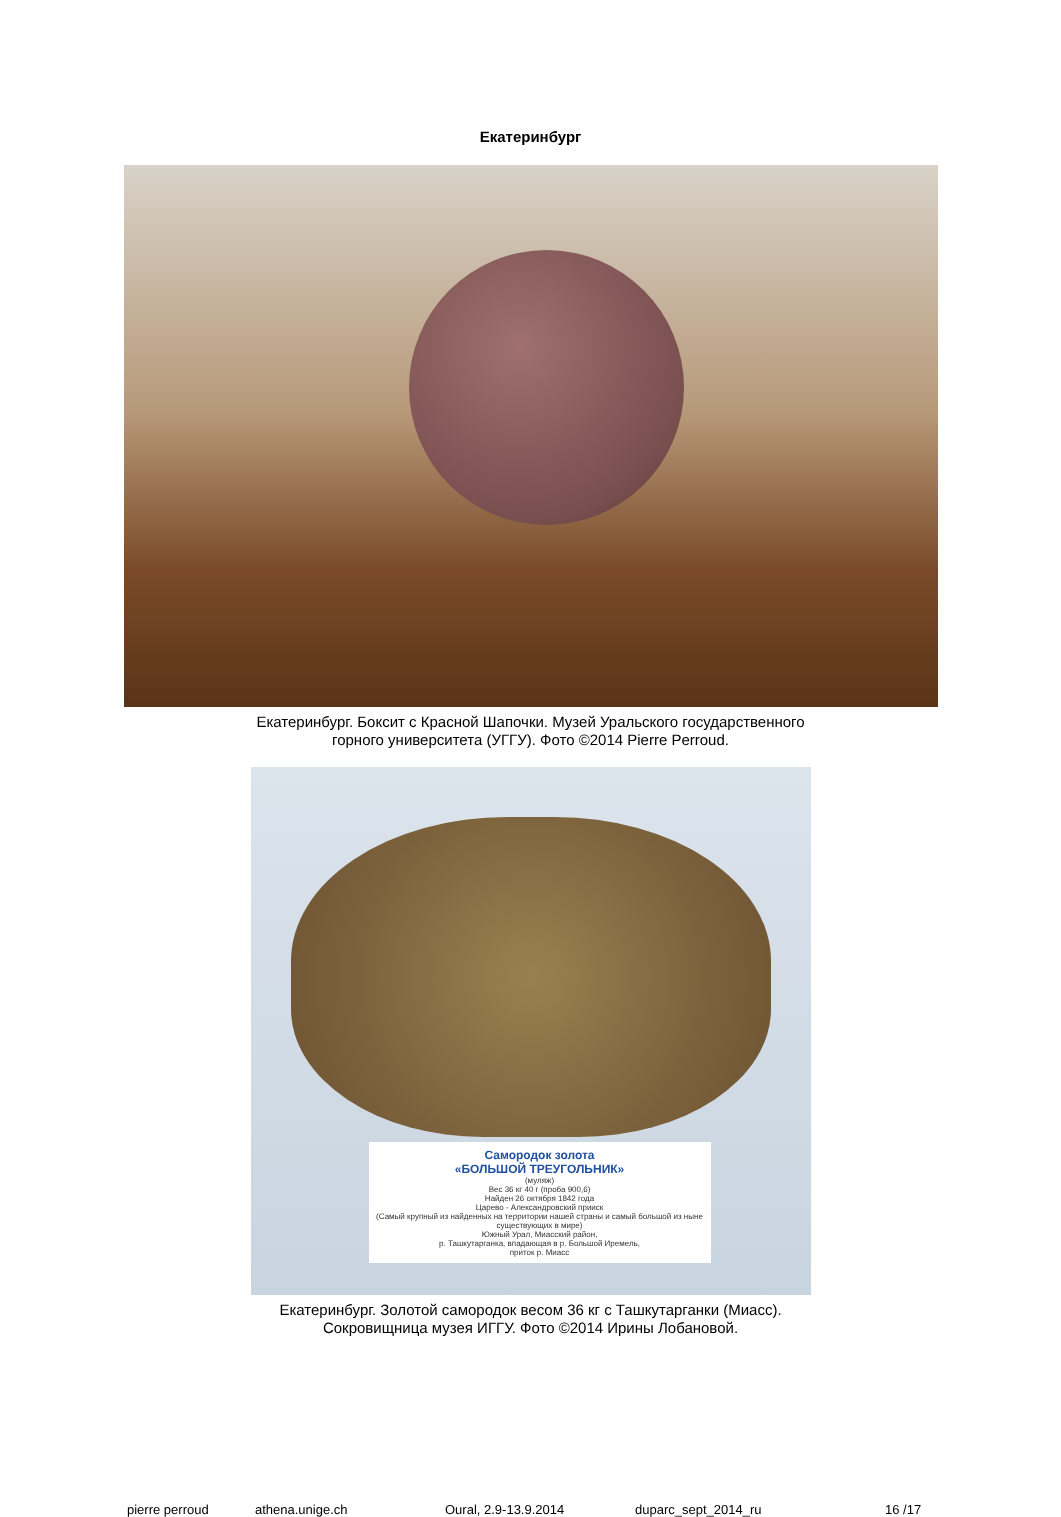Екатеринбург
Екатеринбург. Боксит с Красной Шапочки. Музей Уральского государственного
горного университета (УГГУ). Фото ©2014 Pierre Perroud.
Самородок золота
«БОЛЬШОЙ ТРЕУГОЛЬНИК»
(муляж)
Вес 36 кг 40 г (проба 900,6)
Найден 26 октября 1842 года
Царево - Александровский прииск
(Самый крупный из найденных на территории нашей страны и самый большой из ныне существующих в мире)
Южный Урал, Миасский район,
р. Ташкутарганка, впадающая в р. Большой Иремель,
приток р. Миасс
Екатеринбург. Золотой самородок весом 36 кг с Ташкутарганки (Миасс).
Сокровищница музея ИГГУ. Фото ©2014 Ирины Лобановой.
pierre perroud athena.unige.ch Oural, 2.9-13.9.2014 duparc_sept_2014_ru 16 /17